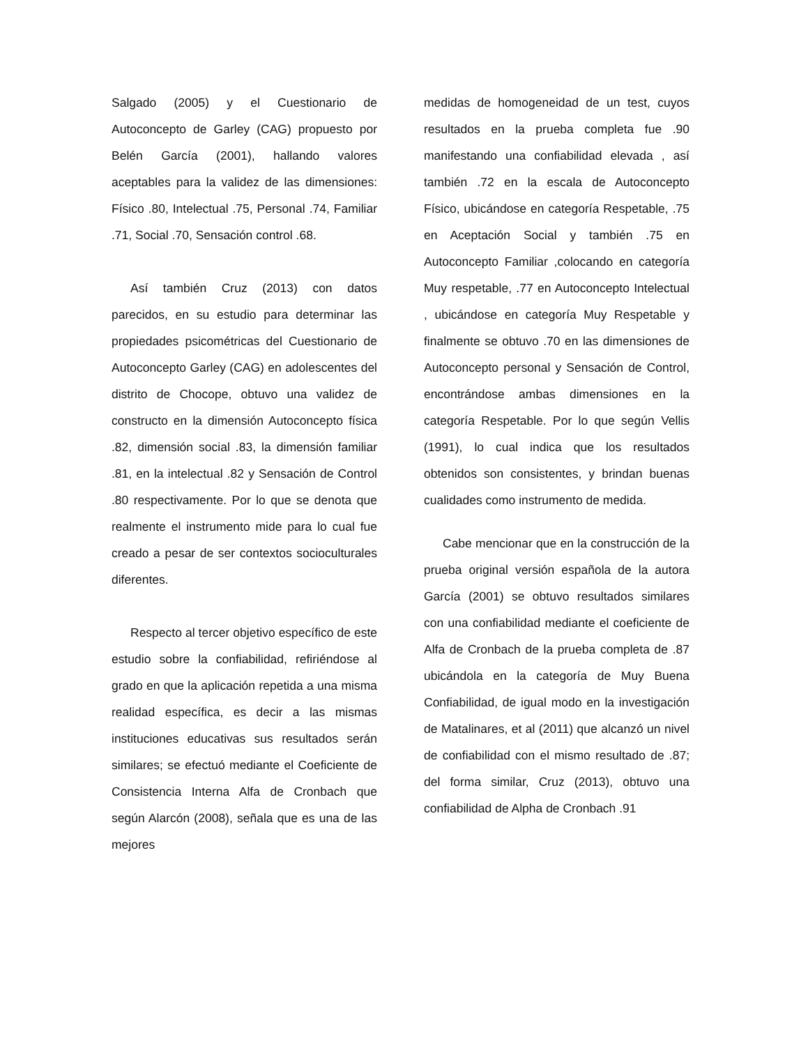Salgado (2005) y el Cuestionario de Autoconcepto de Garley (CAG) propuesto por Belén García (2001), hallando valores aceptables para la validez de las dimensiones: Físico .80, Intelectual .75, Personal .74, Familiar .71, Social .70, Sensación control .68.
Así también Cruz (2013) con datos parecidos, en su estudio para determinar las propiedades psicométricas del Cuestionario de Autoconcepto Garley (CAG) en adolescentes del distrito de Chocope, obtuvo una validez de constructo en la dimensión Autoconcepto física .82, dimensión social .83, la dimensión familiar .81, en la intelectual .82 y Sensación de Control .80 respectivamente. Por lo que se denota que realmente el instrumento mide para lo cual fue creado a pesar de ser contextos socioculturales diferentes.
Respecto al tercer objetivo específico de este estudio sobre la confiabilidad, refiriéndose al grado en que la aplicación repetida a una misma realidad específica, es decir a las mismas instituciones educativas sus resultados serán similares; se efectuó mediante el Coeficiente de Consistencia Interna Alfa de Cronbach que según Alarcón (2008), señala que es una de las mejores
medidas de homogeneidad de un test, cuyos resultados en la prueba completa fue .90 manifestando una confiabilidad elevada , así también .72 en la escala de Autoconcepto Físico, ubicándose en categoría Respetable, .75 en Aceptación Social y también .75 en Autoconcepto Familiar ,colocando en categoría Muy respetable, .77 en Autoconcepto Intelectual , ubicándose en categoría Muy Respetable y finalmente se obtuvo .70 en las dimensiones de Autoconcepto personal y Sensación de Control, encontrándose ambas dimensiones en la categoría Respetable. Por lo que según Vellis (1991), lo cual indica que los resultados obtenidos son consistentes, y brindan buenas cualidades como instrumento de medida.
Cabe mencionar que en la construcción de la prueba original versión española de la autora García (2001) se obtuvo resultados similares con una confiabilidad mediante el coeficiente de Alfa de Cronbach de la prueba completa de .87 ubicándola en la categoría de Muy Buena Confiabilidad, de igual modo en la investigación de Matalinares, et al (2011) que alcanzó un nivel de confiabilidad con el mismo resultado de .87; del forma similar, Cruz (2013), obtuvo una confiabilidad de Alpha de Cronbach .91